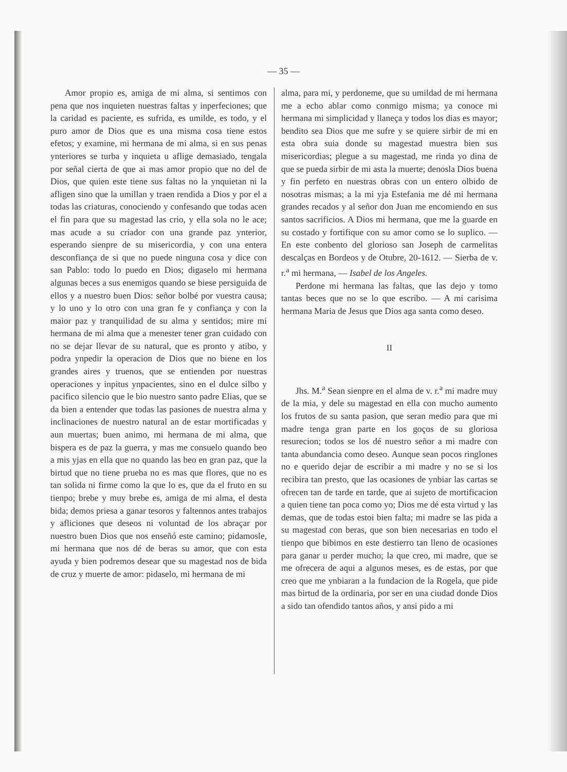— 35 —
Amor propio es, amiga de mi alma, si sentimos con pena que nos inquieten nuestras faltas y inperfeciones; que la caridad es paciente, es sufrida, es umilde, es todo, y el puro amor de Dios que es una misma cosa tiene estos efetos; y examine, mi hermana de mi alma, si en sus penas ynteriores se turba y inquieta u aflige demasiado, tengala por señal cierta de que ai mas amor propio que no del de Dios, que quien este tiene sus faltas no la ynquietan ni la afligen sino que la umillan y traen rendida a Dios y por el a todas las criaturas, conociendo y confesando que todas acen el fin para que su magestad las crio, y ella sola no le ace; mas acude a su criador con una grande paz ynterior, esperando sienpre de su misericordia, y con una entera desconfiança de si que no puede ninguna cosa y dice con san Pablo: todo lo puedo en Dios; digaselo mi hermana algunas beces a sus enemigos quando se biese persiguida de ellos y a nuestro buen Dios: señor bolbé por vuestra causa; y lo uno y lo otro con una gran fe y confiança y con la maior paz y tranquilidad de su alma y sentidos; mire mi hermana de mi alma que a menester tener gran cuidado con no se dejar llevar de su natural, que es pronto y atibo, y podra ynpedir la operacion de Dios que no biene en los grandes aires y truenos, que se entienden por nuestras operaciones y inpitus ynpacientes, sino en el dulce silbo y pacifico silencio que le bio nuestro santo padre Elias, que se da bien a entender que todas las pasiones de nuestra alma y inclinaciones de nuestro natural an de estar mortificadas y aun muertas; buen animo, mi hermana de mi alma, que bispera es de paz la guerra, y mas me consuelo quando beo a mis yjas en ella que no quando las beo en gran paz, que la birtud que no tiene prueba no es mas que flores, que no es tan solida ni firme como la que lo es, que da el fruto en su tienpo; brebe y muy brebe es, amiga de mi alma, el desta bida; demos priesa a ganar tesoros y faltennos antes trabajos y afliciones que deseos ni voluntad de los abraçar por nuestro buen Dios que nos enseñó este camino; pidamosle, mi hermana que nos dé de beras su amor, que con esta ayuda y bien podremos desear que su magestad nos de bida de cruz y muerte de amor: pidaselo, mi hermana de mi
alma, para mi, y perdoneme, que su umildad de mi hermana me a echo ablar como conmigo misma; ya conoce mi hermana mi simplicidad y llaneça y todos los dias es mayor; bendito sea Dios que me sufre y se quiere sirbir de mi en esta obra suia donde su magestad muestra bien sus misericordias; plegue a su magestad, me rinda yo dina de que se pueda sirbir de mi asta la muerte; denosla Dios buena y fin perfeto en nuestras obras con un entero olbido de nosotras mismas; a la mi yja Estefania me dé mi hermana grandes recados y al señor don Juan me encomiendo en sus santos sacrificios. A Dios mi hermana, que me la guarde en su costado y fortifique con su amor como se lo suplico. — En este conbento del glorioso san Joseph de carmelitas descalças en Bordeos y de Otubre, 20-1612. — Sierba de v. r.<sup>a</sup> mi hermana, — Isabel de los Angeles.
Perdone mi hermana las faltas, que las dejo y tomo tantas beces que no se lo que escribo. — A mi carisima hermana Maria de Jesus que Dios aga santa como deseo.
II
Jhs. M.<sup>a</sup> Sean sienpre en el alma de v. r.<sup>a</sup> mi madre muy de la mia, y dele su magestad en ella con mucho aumento los frutos de su santa pasion, que seran medio para que mi madre tenga gran parte en los goços de su gloriosa resurecion; todos se los dé nuestro señor a mi madre con tanta abundancia como deseo. Aunque sean pocos ringlones no e querido dejar de escribir a mi madre y no se si los recibira tan presto, que las ocasiones de ynbiar las cartas se ofrecen tan de tarde en tarde, que ai sujeto de mortificacion a quien tiene tan poca como yo; Dios me dé esta virtud y las demas, que de todas estoi bien falta; mi madre se las pida a su magestad con beras, que son bien necesarias en todo el tienpo que bibimos en este destierro tan lleno de ocasiones para ganar u perder mucho; la que creo, mi madre, que se me ofrecera de aqui a algunos meses, es de estas, por que creo que me ynbiaran a la fundacion de la Rogela, que pide mas birtud de la ordinaria, por ser en una ciudad donde Dios a sido tan ofendido tantos años, y ansi pido a mi